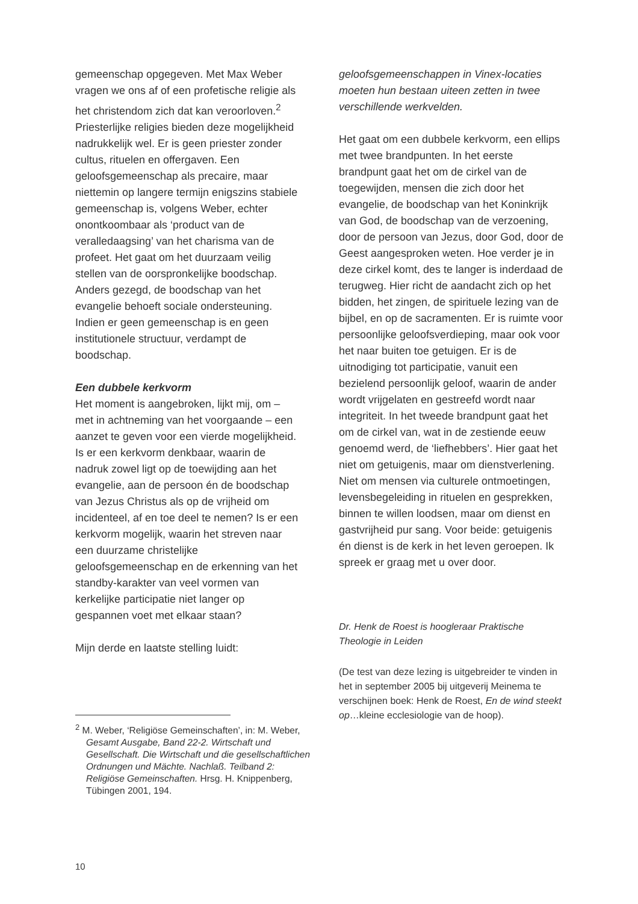gemeenschap opgegeven. Met Max Weber vragen we ons af of een profetische religie als het christendom zich dat kan veroorloven.<sup>2</sup> Priesterlijke religies bieden deze mogelijkheid nadrukkelijk wel. Er is geen priester zonder cultus, rituelen en offergaven. Een geloofsgemeenschap als precaire, maar niettemin op langere termijn enigszins stabiele gemeenschap is, volgens Weber, echter onontkoombaar als ‘product van de veralledaagsing’ van het charisma van de profeet. Het gaat om het duurzaam veilig stellen van de oorspronkelijke boodschap. Anders gezegd, de boodschap van het evangelie behoeft sociale ondersteuning. Indien er geen gemeenschap is en geen institutionele structuur, verdampt de boodschap.
Een dubbele kerkvorm
Het moment is aangebroken, lijkt mij, om – met in achtneming van het voorgaande – een aanzet te geven voor een vierde mogelijkheid. Is er een kerkvorm denkbaar, waarin de nadruk zowel ligt op de toewijding aan het evangelie, aan de persoon én de boodschap van Jezus Christus als op de vrijheid om incidenteel, af en toe deel te nemen? Is er een kerkvorm mogelijk, waarin het streven naar een duurzame christelijke geloofsgemeenschap en de erkenning van het standby-karakter van veel vormen van kerkelijke participatie niet langer op gespannen voet met elkaar staan?
Mijn derde en laatste stelling luidt:
<sup>2</sup> M. Weber, ‘Religiöse Gemeinschaften’, in: M. Weber, Gesamt Ausgabe, Band 22-2. Wirtschaft und Gesellschaft. Die Wirtschaft und die gesellschaftlichen Ordnungen und Mächte. Nachlaß. Teilband 2: Religiöse Gemeinschaften. Hrsg. H. Knippenberg, Tübingen 2001, 194.
geloofsgemeenschappen in Vinex-locaties moeten hun bestaan uiteen zetten in twee verschillende werkvelden.
Het gaat om een dubbele kerkvorm, een ellips met twee brandpunten. In het eerste brandpunt gaat het om de cirkel van de toegewijden, mensen die zich door het evangelie, de boodschap van het Koninkrijk van God, de boodschap van de verzoening, door de persoon van Jezus, door God, door de Geest aangesproken weten. Hoe verder je in deze cirkel komt, des te langer is inderdaad de terugweg. Hier richt de aandacht zich op het bidden, het zingen, de spirituele lezing van de bijbel, en op de sacramenten. Er is ruimte voor persoonlijke geloofsverdieping, maar ook voor het naar buiten toe getuigen. Er is de uitnodiging tot participatie, vanuit een bezielend persoonlijk geloof, waarin de ander wordt vrijgelaten en gestreefd wordt naar integriteit. In het tweede brandpunt gaat het om de cirkel van, wat in de zestiende eeuw genoemd werd, de ‘liefhebbers’. Hier gaat het niet om getuigenis, maar om dienstverlening. Niet om mensen via culturele ontmoetingen, levensbegeleiding in rituelen en gesprekken, binnen te willen loodsen, maar om dienst en gastvrijheid pur sang. Voor beide: getuigenis én dienst is de kerk in het leven geroepen. Ik spreek er graag met u over door.
Dr. Henk de Roest is hoogleraar Praktische Theologie in Leiden
(De test van deze lezing is uitgebreider te vinden in het in september 2005 bij uitgeverij Meinema te verschijnen boek: Henk de Roest, En de wind steekt op…kleine ecclesiologie van de hoop).
10